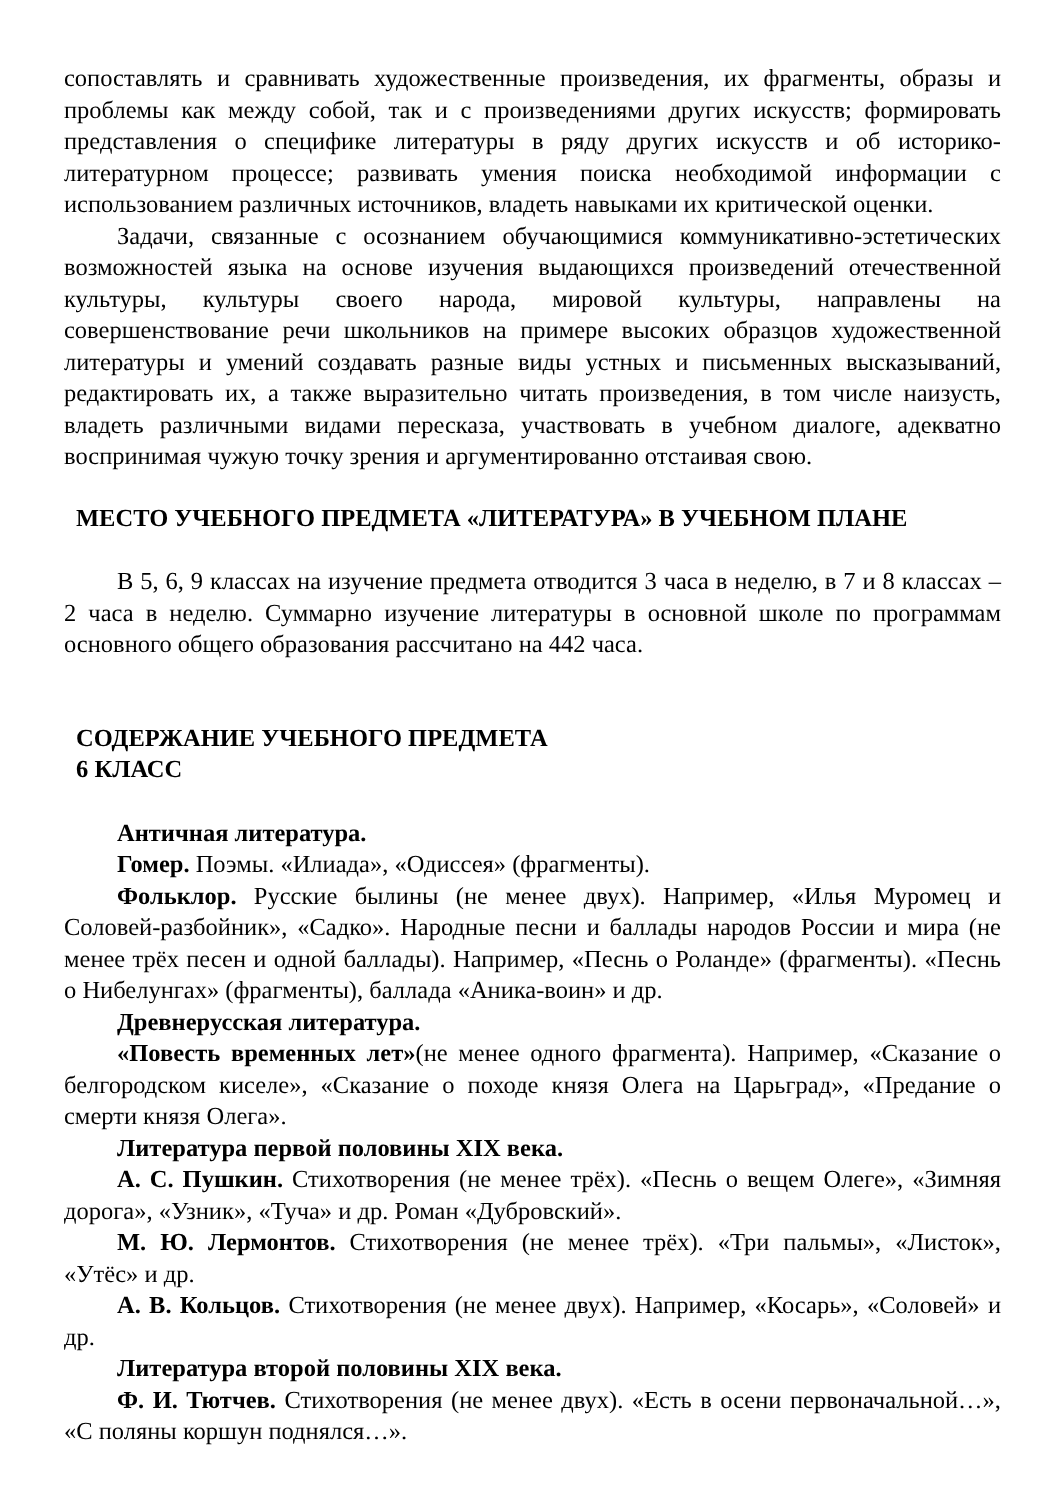сопоставлять и сравнивать художественные произведения, их фрагменты, образы и проблемы как между собой, так и с произведениями других искусств; формировать представления о специфике литературы в ряду других искусств и об историко-литературном процессе; развивать умения поиска необходимой информации с использованием различных источников, владеть навыками их критической оценки.
Задачи, связанные с осознанием обучающимися коммуникативно-эстетических возможностей языка на основе изучения выдающихся произведений отечественной культуры, культуры своего народа, мировой культуры, направлены на совершенствование речи школьников на примере высоких образцов художественной литературы и умений создавать разные виды устных и письменных высказываний, редактировать их, а также выразительно читать произведения, в том числе наизусть, владеть различными видами пересказа, участвовать в учебном диалоге, адекватно воспринимая чужую точку зрения и аргументированно отстаивая свою.
МЕСТО УЧЕБНОГО ПРЕДМЕТА «ЛИТЕРАТУРА» В УЧЕБНОМ ПЛАНЕ
В 5, 6, 9 классах на изучение предмета отводится 3 часа в неделю, в 7 и 8 классах – 2 часа в неделю. Суммарно изучение литературы в основной школе по программам основного общего образования рассчитано на 442 часа.
СОДЕРЖАНИЕ УЧЕБНОГО ПРЕДМЕТА
6 КЛАСС
Античная литература.
Гомер. Поэмы. «Илиада», «Одиссея» (фрагменты).
Фольклор. Русские былины (не менее двух). Например, «Илья Муромец и Соловей-разбойник», «Садко». Народные песни и баллады народов России и мира (не менее трёх песен и одной баллады). Например, «Песнь о Роланде» (фрагменты). «Песнь о Нибелунгах» (фрагменты), баллада «Аника-воин» и др.
Древнерусская литература.
«Повесть временных лет»(не менее одного фрагмента). Например, «Сказание о белгородском киселе», «Сказание о походе князя Олега на Царьград», «Предание о смерти князя Олега».
Литература первой половины XIX века.
А. С. Пушкин. Стихотворения (не менее трёх). «Песнь о вещем Олеге», «Зимняя дорога», «Узник», «Туча» и др. Роман «Дубровский».
М. Ю. Лермонтов. Стихотворения (не менее трёх). «Три пальмы», «Листок», «Утёс» и др.
А. В. Кольцов. Стихотворения (не менее двух). Например, «Косарь», «Соловей» и др.
Литература второй половины XIX века.
Ф. И. Тютчев. Стихотворения (не менее двух). «Есть в осени первоначальной…», «С поляны коршун поднялся…».